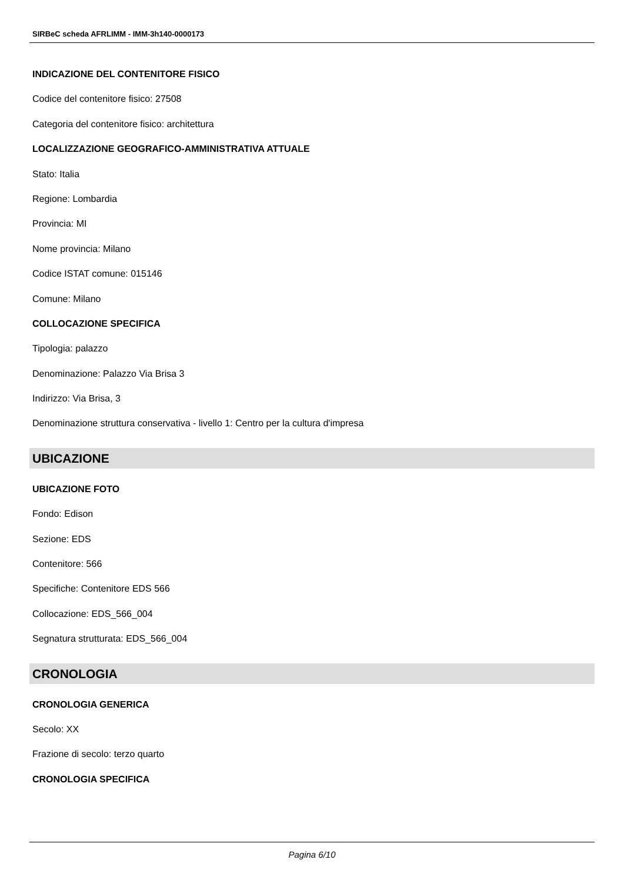SIRBeC scheda AFRLIMM - IMM-3h140-0000173
INDICAZIONE DEL CONTENITORE FISICO
Codice del contenitore fisico: 27508
Categoria del contenitore fisico: architettura
LOCALIZZAZIONE GEOGRAFICO-AMMINISTRATIVA ATTUALE
Stato: Italia
Regione: Lombardia
Provincia: MI
Nome provincia: Milano
Codice ISTAT comune: 015146
Comune: Milano
COLLOCAZIONE SPECIFICA
Tipologia: palazzo
Denominazione: Palazzo Via Brisa 3
Indirizzo: Via Brisa, 3
Denominazione struttura conservativa - livello 1: Centro per la cultura d'impresa
UBICAZIONE
UBICAZIONE FOTO
Fondo: Edison
Sezione: EDS
Contenitore: 566
Specifiche: Contenitore EDS 566
Collocazione: EDS_566_004
Segnatura strutturata: EDS_566_004
CRONOLOGIA
CRONOLOGIA GENERICA
Secolo: XX
Frazione di secolo: terzo quarto
CRONOLOGIA SPECIFICA
Pagina 6/10